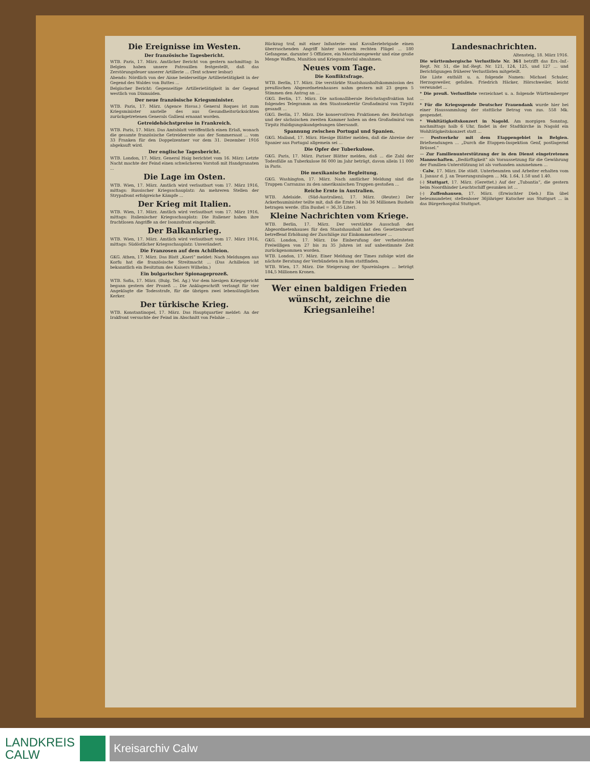Die Ereignisse im Westen.
Der französische Tagesbericht.
WTB. Paris, 17. März. Amtlicher Bericht von gestern nachmittag: In Belgien haben unsere Patrouillen festgestellt, daß das Zerstörungsfeuer unserer Artillerie ... (Text schwer lesbar)
Abends: Nördlich von der Aisne beiderseitige Artillerietätigkeit in der Gegend des Waldes von Buttes ...
Belgischer Bericht: Gegenseitige Artillerietätigkeit in der Gegend westlich von Dixmuiden.
Der neue französische Kriegsminister.
WTB. Paris, 17. März. (Agence Havas.) General Roques ist zum Kriegsminister anstelle des aus Gesundheitsrücksichten zurückgetretenen Generals Gallieni ernannt worden.
Getreidehöchstpreise in Frankreich.
WTB. Paris, 17. März. Das Amtsblatt veröffentlich einen Erlaß, wonach die gesamte französische Getreideernte aus der Sommersaat ... vom 33 Franken für den Doppelzentner vor dem 31. Dezember 1916 abgekauft wird.
Der englische Tagesbericht.
WTB. London, 17. März. General Haig berichtet vom 16. März: Letzte Nacht machte der Feind einen schwächeren Vorstoß mit Handgranaten ...
Die Lage im Osten.
WTB. Wien, 17. März. Amtlich wird verlautbart vom 17. März 1916, mittags: Russischer Kriegsschauplatz: An mehreren Stellen der Strypafront erfolgreiche Kämpfe ...
Der Krieg mit Italien.
WTB. Wien, 17. März. Amtlich wird verlautbart vom 17. März 1916, mittags: Italienischer Kriegsschauplatz: Die Italiener haben ihre fruchtlosen Angriffe an der Isonzofront eingestellt.
Der Balkankrieg.
WTB. Wien, 17. März. Amtlich wird verlautbart vom 17. März 1916, mittags: Südöstlicher Kriegsschauplatz: Unverändert.
Die Franzosen auf dem Achilleion.
GKG. Athen, 17. März. Das Blatt „Kaeri“ meldet: Nach Meldungen aus Korfu hat die französische Streitmacht ... (Das Achilleion ist bekanntlich ein Besitztum des Kaisers Wilhelm.)
Ein bulgarischer Spionageprozeß.
WTB. Sofia, 17. März. (Bulg. Tel. Ag.) Vor dem hiesigen Kriegsgericht begann gestern der Prozeß ... Die Anklageschrift verlangt für vier Angeklagte die Todesstrafe, für die übrigen zwei lebenslänglichen Kerker.
Der türkische Krieg.
WTB. Konstantinopel, 17. März. Das Hauptquartier meldet: An der Irakfront versuchte der Feind im Abschnitt von Felahie ...
Rückzug traf, mit einer Infanterie- und Kavalleriebrigade einen überraschenden Angriff hinter unserem rechten Flügel ... 180 Gefangene, darunter 5 Offiziere, ein Maschinengewehr und eine große Menge Waffen, Munition und Kriegsmaterial abnahmen.
Neues vom Tage.
Die Konfliktsfrage.
WTB. Berlin, 17. März. Die verstärkte Staatshaushaltskommission des preußischen Abgeordnetenhauses nahm gestern mit 23 gegen 5 Stimmen den Antrag an ...
GKG. Berlin, 17. März. Die nationalliberale Reichstagsfraktion hat folgendes Telegramm an den Staatssekretär Großadmiral von Tirpitz gesandt ...
GKG. Berlin, 17. März. Die konservativen Fraktionen des Reichstags und der sächsischen zweiten Kammer haben an den Großadmiral von Tirpitz Huldigungskundgebungen übersandt.
Spannung zwischen Portugal und Spanien.
GKG. Mailand, 17. März. Hiesige Blätter melden, daß die Abreise der Spanier aus Portugal allgemein sei ...
Die Opfer der Tuberkulose.
GKG. Paris, 17. März. Pariser Blätter melden, daß ... die Zahl der Todesfälle an Tuberkulose 86 000 im Jahr beträgt, davon allein 11 000 in Paris.
Die mexikanische Begleitung.
GKG. Washington, 17. März. Nach amtlicher Meldung sind die Truppen Carranzas zu den amerikanischen Truppen gestoßen ...
Reiche Ernte in Australien.
WTB. Adelaide. (Süd-Australien), 17. März. (Reuter.) Der Ackerbauminister teilte mit, daß die Ernte 34 bis 36 Millionen Bushels betragen werde. (Ein Bushel = 36,35 Liter).
Kleine Nachrichten vom Kriege.
WTB. Berlin, 17. März. Der verstärkte Ausschuß des Abgeordnetenhauses für den Staatshaushalt hat den Gesetzentwurf betreffend Erhöhung der Zuschläge zur Einkommensteuer ...
GKG. London, 17. März. Die Einberufung der verheirateten Freiwilligen von 27 bis zu 35 Jahren ist auf unbestimmte Zeit zurückgenommen worden.
WTB. London, 17. März. Einer Meldung der Times zufolge wird die nächste Beratung der Verbündeten in Rom stattfinden.
WTB. Wien, 17. März. Die Steigerung der Spareinlagen ... beträgt 184,5 Millionen Kronen.
Wer einen baldigen Frieden wünscht, zeichne die Kriegsanleihe!
Landesnachrichten.
Altensteig, 18. März 1916.
Die württembergische Verlustliste Nr. 361 betrifft das Ers.-Inf.-Regt. Nr. 51, die Inf.-Regt. Nr. 121, 124, 125, und 127 ... und Berichtigungen früherer Verlustlisten mitgeteilt.
Die Liste enthält u. a. folgende Namen: Michael Schuler, Herzogsweiler, gefallen. Friedrich Häcker, Hörschweiler, leicht verwundet ...
* Die preuß. Verlustliste verzeichnet u. a. folgende Württemberger ...
* Für die Kriegsspende Deutscher Frauendank wurde hier bei einer Haussammlung der stattliche Betrag von zus. 558 Mk. gespendet.
* Wohltätigkeitskonzert in Nagold. Am morgigen Sonntag, nachmittags halb 6 Uhr, findet in der Stadtkirche in Nagold ein Wohltätigkeitskonzert statt ...
— Postverkehr mit dem Etappengebiet in Belgien. Briefsendungen ... „Durch die Etappen-Inspektion Genf, postlagernd Brüssel.“
— Zur Familienunterstützung der in den Dienst eingetretenen Mannschaften. „Bedürftigkeit“ als Voraussetzung für die Gewährung der Familien-Unterstützung ist als vorhanden anzunehmen ...
· Calw, 17. März. Die städt. Unterbeamten und Arbeiter erhalten vom 1. Januar d. J. an Teuerungszulagen ... Mk. 1.64, 1.58 und 1.40.
(-) Stuttgart, 17. März. (Gerettet.) Auf der „Tubantia“, die gestern beim Noordhinder Leuchtschiff gesunken ist ...
(-) Zuffenhausen, 17. März. (Erwischter Dieb.) Ein übel beleumundeter, stellenloser 36jähriger Kutscher aus Stuttgart ... in das Bürgerhospital Stuttgart.
LANDKREIS
CALW
Kreisarchiv Calw